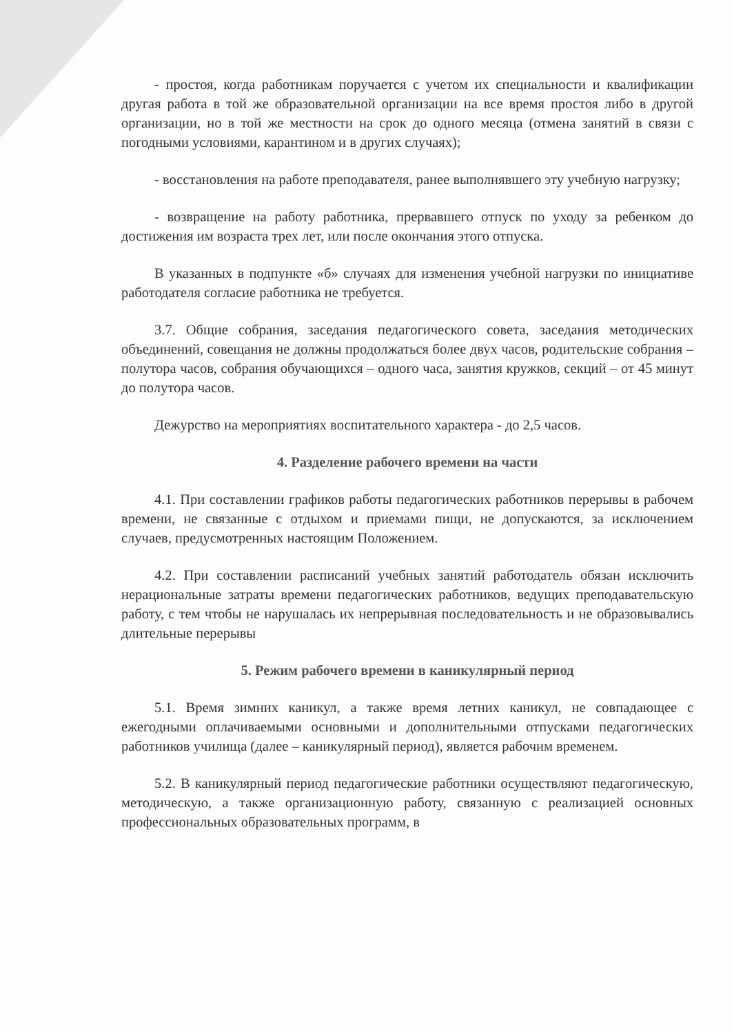- простоя, когда работникам поручается с учетом их специальности и квалификации другая работа в той же образовательной организации на все время простоя либо в другой организации, но в той же местности на срок до одного месяца (отмена занятий в связи с погодными условиями, карантином и в других случаях);
- восстановления на работе преподавателя, ранее выполнявшего эту учебную нагрузку;
- возвращение на работу работника, прервавшего отпуск по уходу за ребенком до достижения им возраста трех лет, или после окончания этого отпуска.
В указанных в подпункте «б» случаях для изменения учебной нагрузки по инициативе работодателя согласие работника не требуется.
3.7. Общие собрания, заседания педагогического совета, заседания методических объединений, совещания не должны продолжаться более двух часов, родительские собрания – полутора часов, собрания обучающихся – одного часа, занятия кружков, секций – от 45 минут до полутора часов.
Дежурство на мероприятиях воспитательного характера - до 2,5 часов.
4. Разделение рабочего времени на части
4.1. При составлении графиков работы педагогических работников перерывы в рабочем времени, не связанные с отдыхом и приемами пищи, не допускаются, за исключением случаев, предусмотренных настоящим Положением.
4.2. При составлении расписаний учебных занятий работодатель обязан исключить нерациональные затраты времени педагогических работников, ведущих преподавательскую работу, с тем чтобы не нарушалась их непрерывная последовательность и не образовывались длительные перерывы
5. Режим рабочего времени в каникулярный период
5.1. Время зимних каникул, а также время летних каникул, не совпадающее с ежегодными оплачиваемыми основными и дополнительными отпусками педагогических работников училища (далее – каникулярный период), является рабочим временем.
5.2. В каникулярный период педагогические работники осуществляют педагогическую, методическую, а также организационную работу, связанную с реализацией основных профессиональных образовательных программ, в